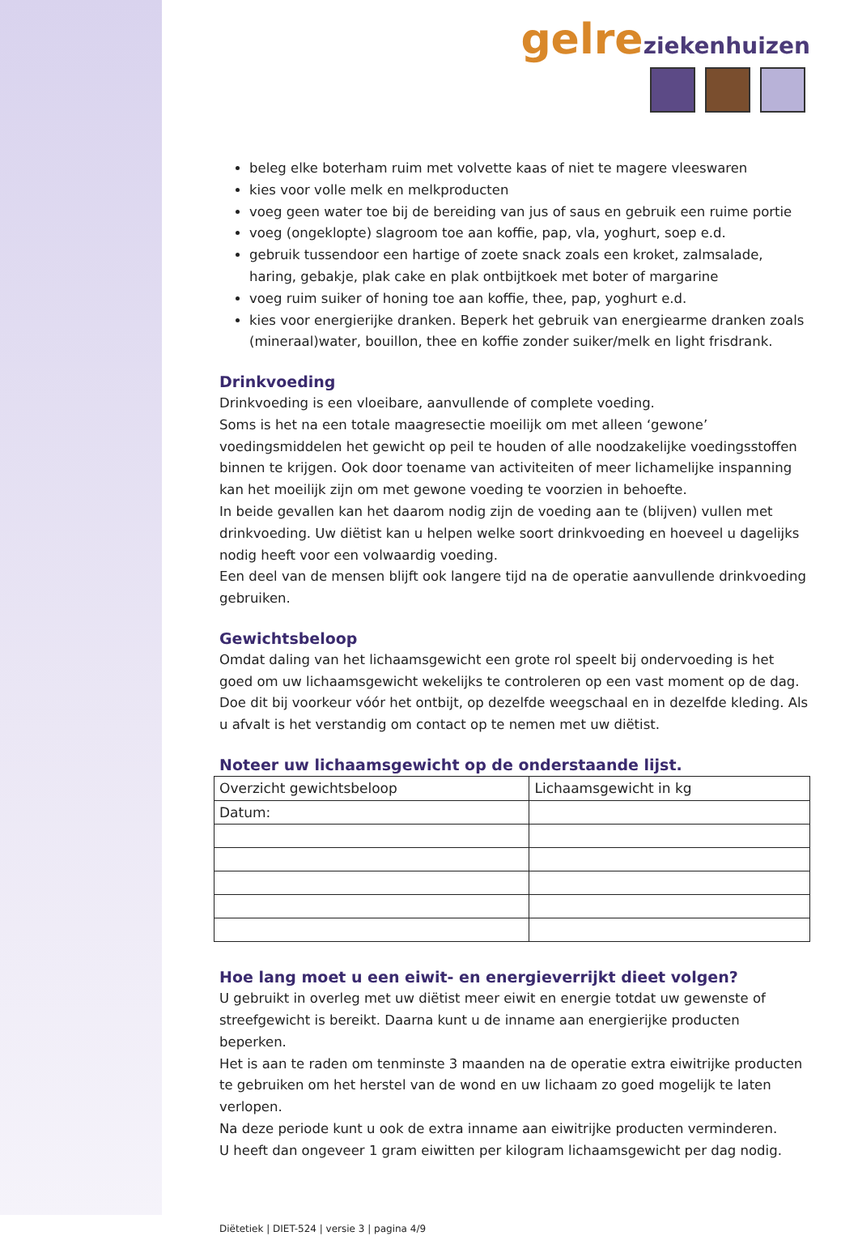gelre ziekenhuizen
beleg elke boterham ruim met volvette kaas of niet te magere vleeswaren
kies voor volle melk en melkproducten
voeg geen water toe bij de bereiding van jus of saus en gebruik een ruime portie
voeg (ongeklopte) slagroom toe aan koffie, pap, vla, yoghurt, soep e.d.
gebruik tussendoor een hartige of zoete snack zoals een kroket, zalmsalade, haring, gebakje, plak cake en plak ontbijtkoek met boter of margarine
voeg ruim suiker of honing toe aan koffie, thee, pap, yoghurt e.d.
kies voor energierijke dranken. Beperk het gebruik van energiearme dranken zoals (mineraal)water, bouillon, thee en koffie zonder suiker/melk en light frisdrank.
Drinkvoeding
Drinkvoeding is een vloeibare, aanvullende of complete voeding.
Soms is het na een totale maagresectie moeilijk om met alleen ‘gewone’ voedingsmiddelen het gewicht op peil te houden of alle noodzakelijke voedingsstoffen binnen te krijgen. Ook door toename van activiteiten of meer lichamelijke inspanning kan het moeilijk zijn om met gewone voeding te voorzien in behoefte.
In beide gevallen kan het daarom nodig zijn de voeding aan te (blijven) vullen met drinkvoeding. Uw diëtist kan u helpen welke soort drinkvoeding en hoeveel u dagelijks nodig heeft voor een volwaardig voeding.
Een deel van de mensen blijft ook langere tijd na de operatie aanvullende drinkvoeding gebruiken.
Gewichtsbeloop
Omdat daling van het lichaamsgewicht een grote rol speelt bij ondervoeding is het goed om uw lichaamsgewicht wekelijks te controleren op een vast moment op de dag. Doe dit bij voorkeur vóór het ontbijt, op dezelfde weegschaal en in dezelfde kleding. Als u afvalt is het verstandig om contact op te nemen met uw diëtist.
Noteer uw lichaamsgewicht op de onderstaande lijst.
| Overzicht gewichtsbeloop | Lichaamsgewicht in kg |
| --- | --- |
| Datum: | |
Hoe lang moet u een eiwit- en energieverrijkt dieet volgen?
U gebruikt in overleg met uw diëtist meer eiwit en energie totdat uw gewenste of streefgewicht is bereikt. Daarna kunt u de inname aan energierijke producten beperken.
Het is aan te raden om tenminste 3 maanden na de operatie extra eiwitrijke producten te gebruiken om het herstel van de wond en uw lichaam zo goed mogelijk te laten verlopen.
Na deze periode kunt u ook de extra inname aan eiwitrijke producten verminderen.
U heeft dan ongeveer 1 gram eiwitten per kilogram lichaamsgewicht per dag nodig.
Diëtetiek | DIET-524 | versie 3 | pagina 4/9